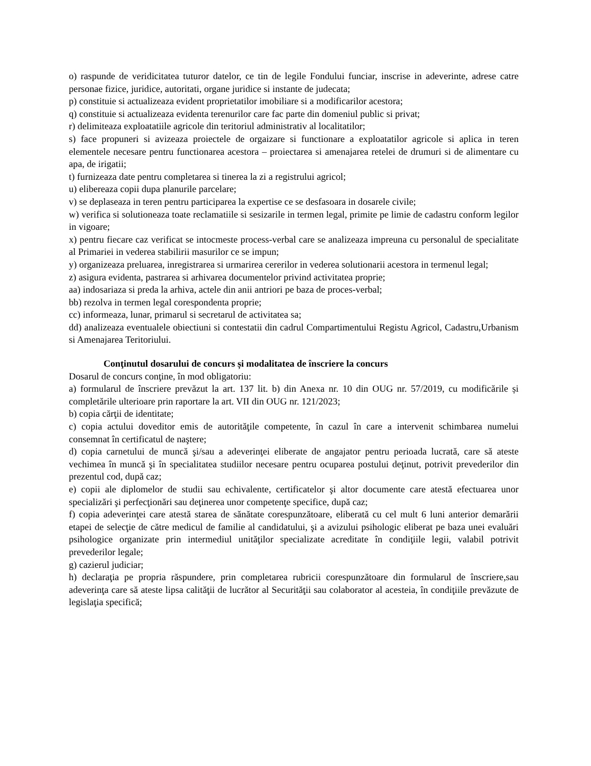o) raspunde de veridicitatea tuturor datelor, ce tin de legile Fondului funciar, inscrise in adeverinte, adrese catre personae fizice, juridice, autoritati, organe juridice si instante de judecata;
p) constituie si actualizeaza evident proprietatilor imobiliare si a modificarilor acestora;
q) constituie si actualizeaza evidenta terenurilor care fac parte din domeniul public si privat;
r) delimiteaza exploatatiile agricole din teritoriul administrativ al localitatilor;
s) face propuneri si avizeaza proiectele de orgaizare si functionare a exploatatilor agricole si aplica in teren elementele necesare pentru functionarea acestora – proiectarea si amenajarea retelei de drumuri si de alimentare cu apa, de irigatii;
t) furnizeaza date pentru completarea si tinerea la zi a registrului agricol;
u) elibereaza copii dupa planurile parcelare;
v) se deplaseaza in teren pentru participarea la expertise ce se desfasoara in dosarele civile;
w) verifica si solutioneaza toate reclamatiile si sesizarile in termen legal, primite pe limie de cadastru conform legilor in vigoare;
x) pentru fiecare caz verificat se intocmeste process-verbal care se analizeaza impreuna cu personalul de specialitate al Primariei in vederea stabilirii masurilor ce se impun;
y) organizeaza preluarea, inregistrarea si urmarirea cererilor in vederea solutionarii acestora in termenul legal;
z) asigura evidenta, pastrarea si arhivarea documentelor privind activitatea proprie;
aa) indosariaza si preda la arhiva, actele din anii antriori pe baza de proces-verbal;
bb) rezolva in termen legal corespondenta proprie;
cc) informeaza, lunar, primarul si secretarul de activitatea sa;
dd) analizeaza eventualele obiectiuni si contestatii din cadrul Compartimentului Registu Agricol, Cadastru,Urbanism si Amenajarea Teritoriului.
Conţinutul dosarului de concurs și modalitatea de înscriere la concurs
Dosarul de concurs conţine, în mod obligatoriu:
a) formularul de înscriere prevăzut la art. 137 lit. b) din Anexa nr. 10 din OUG nr. 57/2019, cu modificările și completările ulterioare prin raportare la art. VII din OUG nr. 121/2023;
b) copia cărţii de identitate;
c) copia actului doveditor emis de autorităţile competente, în cazul în care a intervenit schimbarea numelui consemnat în certificatul de naştere;
d) copia carnetului de muncă şi/sau a adeverinţei eliberate de angajator pentru perioada lucrată, care să ateste vechimea în muncă şi în specialitatea studiilor necesare pentru ocuparea postului deţinut, potrivit prevederilor din prezentul cod, după caz;
e) copii ale diplomelor de studii sau echivalente, certificatelor şi altor documente care atestă efectuarea unor specializări şi perfecţionări sau deţinerea unor competenţe specifice, după caz;
f) copia adeverinţei care atestă starea de sănătate corespunzătoare, eliberată cu cel mult 6 luni anterior demarării etapei de selecţie de către medicul de familie al candidatului, şi a avizului psihologic eliberat pe baza unei evaluări psihologice organizate prin intermediul unităţilor specializate acreditate în condiţiile legii, valabil potrivit prevederilor legale;
g) cazierul judiciar;
h) declaraţia pe propria răspundere, prin completarea rubricii corespunzătoare din formularul de înscriere,sau adeverinţa care să ateste lipsa calităţii de lucrător al Securităţii sau colaborator al acesteia, în condiţiile prevăzute de legislaţia specifică;